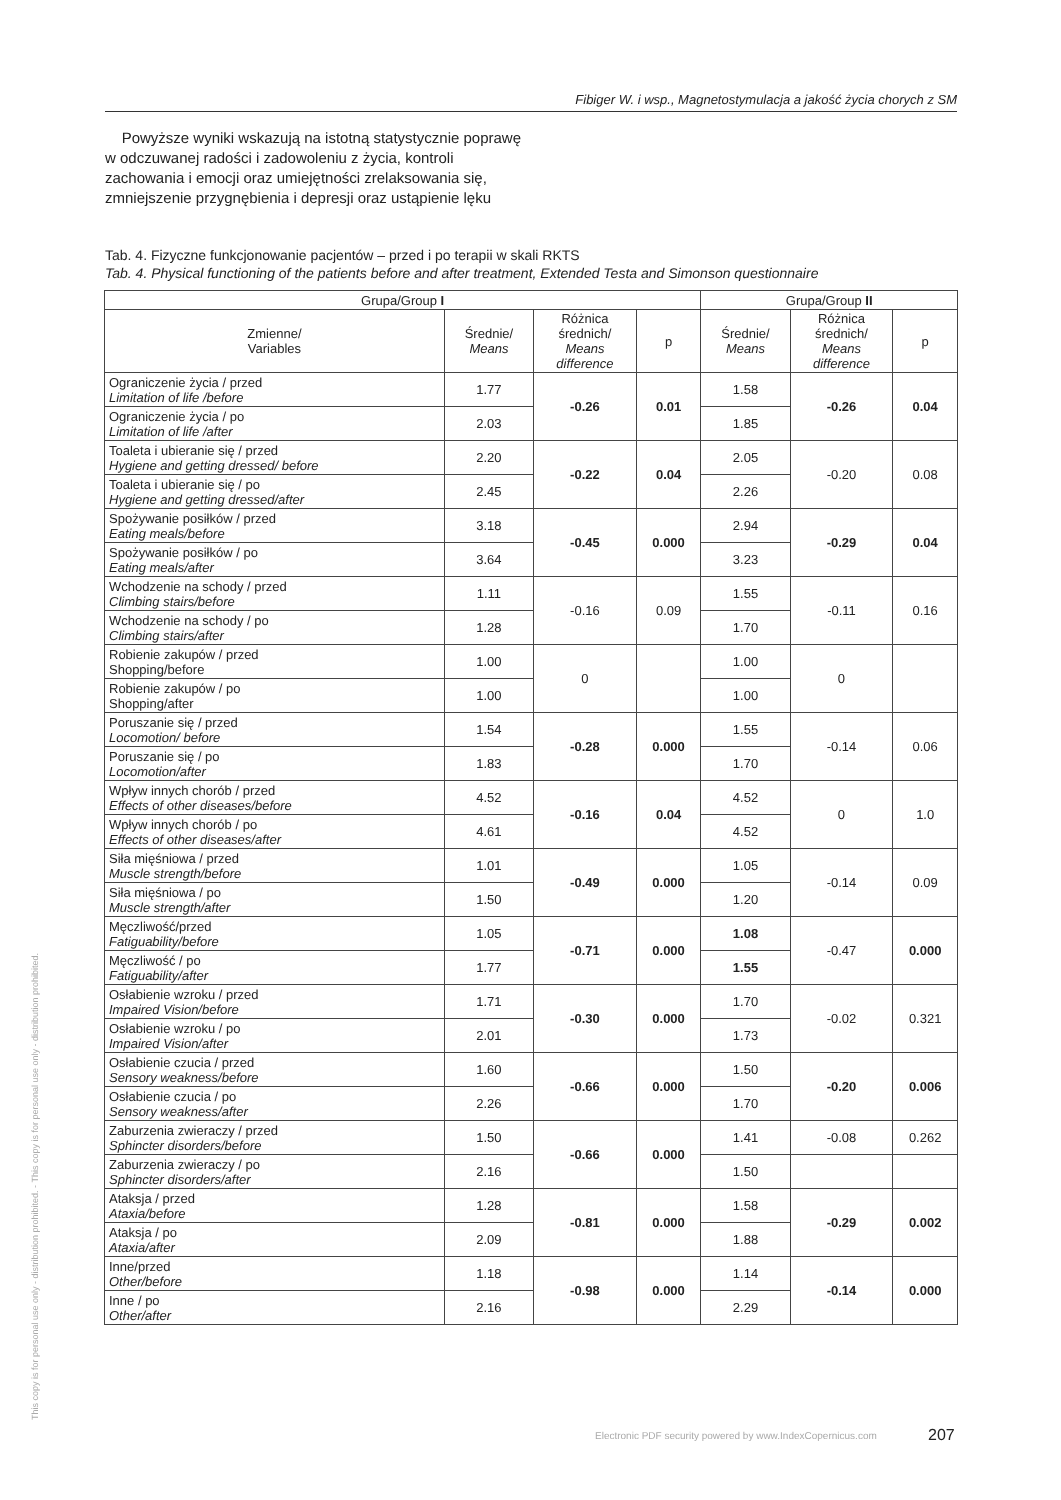This copy is for personal use only - distribution prohibited. - This copy is for personal use only - distribution prohibited.
Fibiger W. i wsp., Magnetostymulacja a jakość życia chorych z SM
Powyższe wyniki wskazują na istotną statystycznie poprawę w odczuwanej radości i zadowoleniu z życia, kontroli zachowania i emocji oraz umiejętności zrelaksowania się, zmniejszenie przygnębienia i depresji oraz ustąpienie lęku
Tab. 4. Fizyczne funkcjonowanie pacjentów – przed i po terapii w skali RKTS
Tab. 4. Physical functioning of the patients before and after treatment, Extended Testa and Simonson questionnaire
| Grupa/Group I | | | | Grupa/Group II | | |
| --- | --- | --- | --- | --- | --- | --- |
| Zmienne/ Variables | Średnie/ Means | Różnica średnich/ Means difference | p | Średnie/ Means | Różnica średnich/ Means difference | p |
| Ograniczenie życia / przed Limitation of life /before | 1.77 | -0.26 | 0.01 | 1.58 | -0.26 | 0.04 |
| Ograniczenie życia / po Limitation of life /after | 2.03 | | | 1.85 | | |
| Toaleta i ubieranie się / przed Hygiene and getting dressed/ before | 2.20 | -0.22 | 0.04 | 2.05 | -0.20 | 0.08 |
| Toaleta i ubieranie się / po Hygiene and getting dressed/after | 2.45 | | | 2.26 | | |
| Spożywanie posiłków / przed Eating meals/before | 3.18 | -0.45 | 0.000 | 2.94 | -0.29 | 0.04 |
| Spożywanie posiłków / po Eating meals/after | 3.64 | | | 3.23 | | |
| Wchodzenie na schody / przed Climbing stairs/before | 1.11 | -0.16 | 0.09 | 1.55 | -0.11 | 0.16 |
| Wchodzenie na schody / po Climbing stairs/after | 1.28 | | | 1.70 | | |
| Robienie zakupów / przed Shopping/before | 1.00 | 0 | | 1.00 | 0 | |
| Robienie zakupów / po Shopping/after | 1.00 | | | 1.00 | | |
| Poruszanie się / przed Locomotion/ before | 1.54 | -0.28 | 0.000 | 1.55 | -0.14 | 0.06 |
| Poruszanie się / po Locomotion/after | 1.83 | | | 1.70 | | |
| Wpływ innych chorób / przed Effects of other diseases/before | 4.52 | -0.16 | 0.04 | 4.52 | 0 | 1.0 |
| Wpływ innych chorób / po Effects of other diseases/after | 4.61 | | | 4.52 | | |
| Siła mięśniowa / przed Muscle strength/before | 1.01 | -0.49 | 0.000 | 1.05 | -0.14 | 0.09 |
| Siła mięśniowa / po Muscle strength/after | 1.50 | | | 1.20 | | |
| Męczliwość/przed Fatiguability/before | 1.05 | -0.71 | 0.000 | 1.08 | -0.47 | 0.000 |
| Męczliwość / po Fatiguability/after | 1.77 | | | 1.55 | | |
| Osłabienie wzroku / przed Impaired Vision/before | 1.71 | -0.30 | 0.000 | 1.70 | -0.02 | 0.321 |
| Osłabienie wzroku / po Impaired Vision/after | 2.01 | | | 1.73 | | |
| Osłabienie czucia / przed Sensory weakness/before | 1.60 | -0.66 | 0.000 | 1.50 | -0.20 | 0.006 |
| Osłabienie czucia / po Sensory weakness/after | 2.26 | | | 1.70 | | |
| Zaburzenia zwieraczy / przed Sphincter disorders/before | 1.50 | -0.66 | 0.000 | 1.41 | -0.08 | 0.262 |
| Zaburzenia zwieraczy / po Sphincter disorders/after | 2.16 | | | 1.50 | | |
| Ataksja / przed Ataxia/before | 1.28 | -0.81 | 0.000 | 1.58 | -0.29 | 0.002 |
| Ataksja / po Ataxia/after | 2.09 | | | 1.88 | | |
| Inne/przed Other/before | 1.18 | -0.98 | 0.000 | 1.14 | -0.14 | 0.000 |
| Inne / po Other/after | 2.16 | | | 2.29 | | |
Electronic PDF security powered by www.IndexCopernicus.com
207